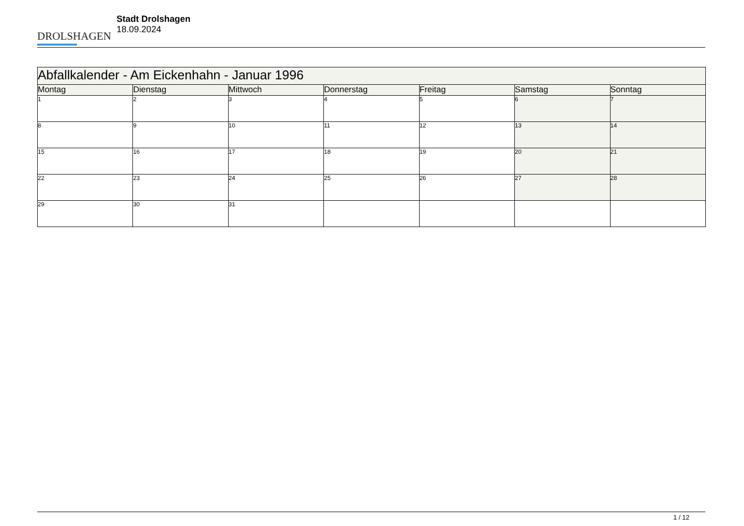DROLSHAGEN
Stadt Drolshagen
18.09.2024
| Abfallkalender - Am Eickenhahn - Januar 1996 | | | | | | |
| --- | --- | --- | --- | --- | --- | --- |
| Montag | Dienstag | Mittwoch | Donnerstag | Freitag | Samstag | Sonntag |
| 1 | 2 | 3 | 4 | 5 | 6 | 7 |
| 8 | 9 | 10 | 11 | 12 | 13 | 14 |
| 15 | 16 | 17 | 18 | 19 | 20 | 21 |
| 22 | 23 | 24 | 25 | 26 | 27 | 28 |
| 29 | 30 | 31 | | | | |
1 / 12